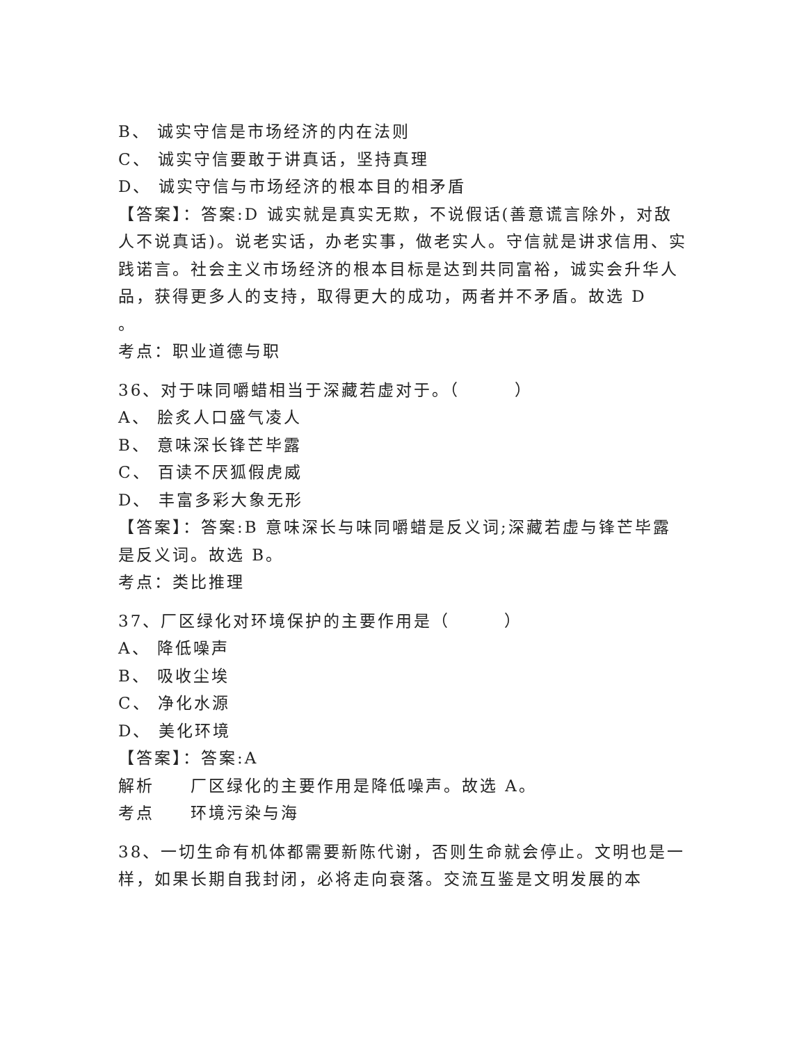B、 诚实守信是市场经济的内在法则
C、 诚实守信要敢于讲真话，坚持真理
D、 诚实守信与市场经济的根本目的相矛盾
【答案】：答案:D 诚实就是真实无欺，不说假话(善意谎言除外，对敌人不说真话)。说老实话，办老实事，做老实人。守信就是讲求信用、实践诺言。社会主义市场经济的根本目标是达到共同富裕，诚实会升华人品，获得更多人的支持，取得更大的成功，两者并不矛盾。故选 D
。
考点：职业道德与职
36、对于味同嚼蜡相当于深藏若虚对于。（　　　）
A、 脍炙人口盛气凌人
B、 意味深长锋芒毕露
C、 百读不厌狐假虎威
D、 丰富多彩大象无形
【答案】：答案:B 意味深长与味同嚼蜡是反义词;深藏若虚与锋芒毕露是反义词。故选 B。
考点：类比推理
37、厂区绿化对环境保护的主要作用是（　　　）
A、 降低噪声
B、 吸收尘埃
C、 净化水源
D、 美化环境
【答案】：答案:A
解析　　厂区绿化的主要作用是降低噪声。故选 A。
考点　　环境污染与海
38、一切生命有机体都需要新陈代谢，否则生命就会停止。文明也是一样，如果长期自我封闭，必将走向衰落。交流互鉴是文明发展的本